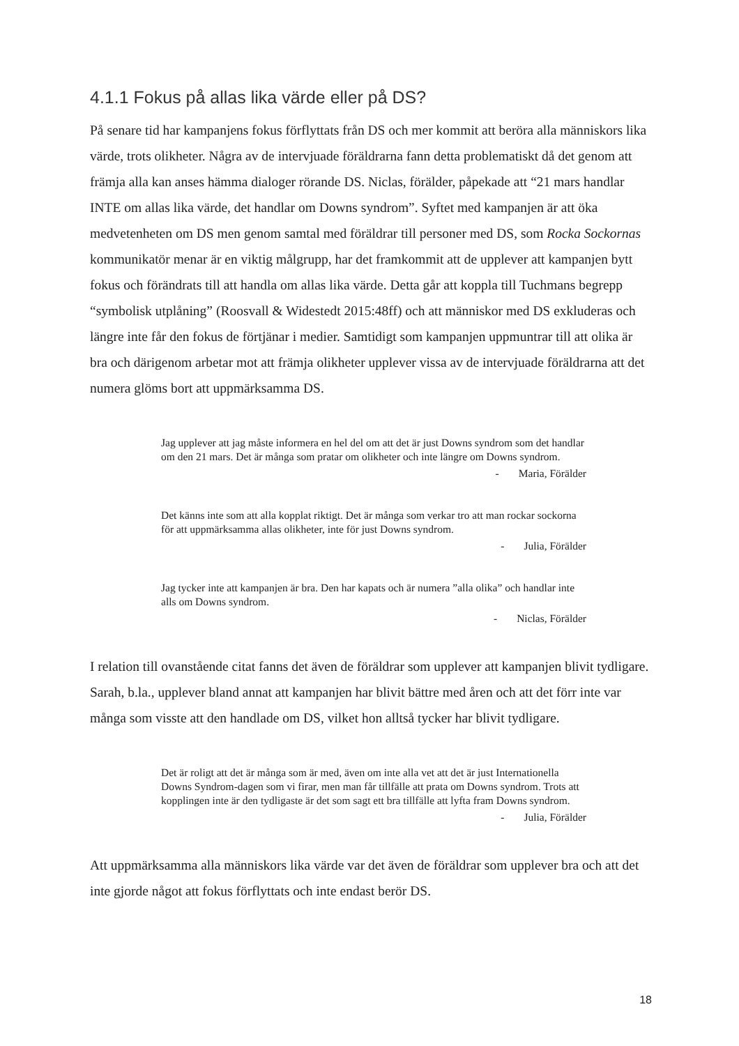4.1.1 Fokus på allas lika värde eller på DS?
På senare tid har kampanjens fokus förflyttats från DS och mer kommit att beröra alla människors lika värde, trots olikheter. Några av de intervjuade föräldrarna fann detta problematiskt då det genom att främja alla kan anses hämma dialoger rörande DS. Niclas, förälder, påpekade att “21 mars handlar INTE om allas lika värde, det handlar om Downs syndrom”. Syftet med kampanjen är att öka medvetenheten om DS men genom samtal med föräldrar till personer med DS, som Rocka Sockornas kommunikatör menar är en viktig målgrupp, har det framkommit att de upplever att kampanjen bytt fokus och förändrats till att handla om allas lika värde. Detta går att koppla till Tuchmans begrepp “symbolisk utplåning” (Roosvall & Widestedt 2015:48ff) och att människor med DS exkluderas och längre inte får den fokus de förtjänar i medier. Samtidigt som kampanjen uppmuntrar till att olika är bra och därigenom arbetar mot att främja olikheter upplever vissa av de intervjuade föräldrarna att det numera glöms bort att uppmärksamma DS.
Jag upplever att jag måste informera en hel del om att det är just Downs syndrom som det handlar om den 21 mars. Det är många som pratar om olikheter och inte längre om Downs syndrom.
- Maria, Förälder
Det känns inte som att alla kopplat riktigt. Det är många som verkar tro att man rockar sockorna för att uppmärksamma allas olikheter, inte för just Downs syndrom.
- Julia, Förälder
Jag tycker inte att kampanjen är bra. Den har kapats och är numera ”alla olika” och handlar inte alls om Downs syndrom.
- Niclas, Förälder
I relation till ovanstående citat fanns det även de föräldrar som upplever att kampanjen blivit tydligare. Sarah, b.la., upplever bland annat att kampanjen har blivit bättre med åren och att det förr inte var många som visste att den handlade om DS, vilket hon alltså tycker har blivit tydligare.
Det är roligt att det är många som är med, även om inte alla vet att det är just Internationella Downs Syndrom-dagen som vi firar, men man får tillfälle att prata om Downs syndrom. Trots att kopplingen inte är den tydligaste är det som sagt ett bra tillfälle att lyfta fram Downs syndrom.
- Julia, Förälder
Att uppmärksamma alla människors lika värde var det även de föräldrar som upplever bra och att det inte gjorde något att fokus förflyttats och inte endast berör DS.
18